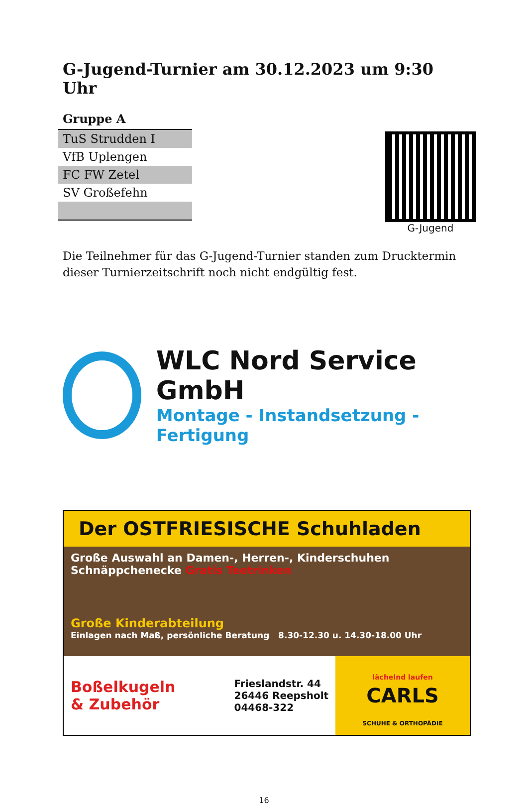G-Jugend-Turnier am 30.12.2023 um 9:30 Uhr
Gruppe A
| TuS Strudden I |
| VfB Uplengen |
| FC FW Zetel |
| SV Großefehn |
G-Jugend
Die Teilnehmer für das G-Jugend-Turnier standen zum Drucktermin dieser Turnierzeitschrift noch nicht endgültig fest.
WLC Nord Service GmbH
Montage - Instandsetzung - Fertigung
Der OSTFRIESISCHE Schuhladen
Große Auswahl an Damen-, Herren-, Kinderschuhen
Schnäppchenecke Gratis Teetrinken
Große Kinderabteilung
Einlagen nach Maß, persönliche Beratung 8.30-12.30 u. 14.30-18.00 Uhr
Boßelkugeln
& Zubehör
Frieslandstr. 44
26446 Reepsholt
04468-322
lächelnd laufen
CARLS
SCHUHE & ORTHOPÄDIE
16